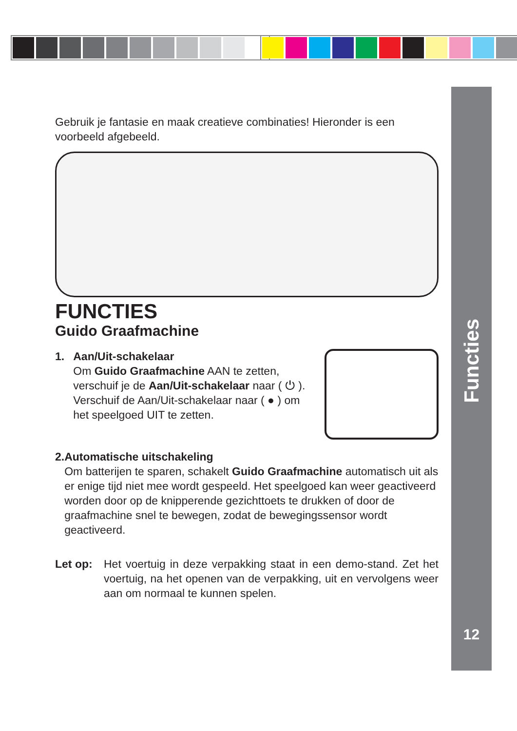Functies
12
Gebruik je fantasie en maak creatieve combinaties! Hieronder is een voorbeeld afgebeeld.
FUNCTIES
Guido Graafmachine
1. Aan/Uit-schakelaar
Om Guido Graafmachine AAN te zetten, verschuif je de Aan/Uit-schakelaar naar ( ⏻ ).
Verschuif de Aan/Uit-schakelaar naar ( ● ) om het speelgoed UIT te zetten.
2. Automatische uitschakeling
Om batterijen te sparen, schakelt Guido Graafmachine automatisch uit als er enige tijd niet mee wordt gespeeld. Het speelgoed kan weer geactiveerd worden door op de knipperende gezichttoets te drukken of door de graafmachine snel te bewegen, zodat de bewegingssensor wordt geactiveerd.
Let op: Het voertuig in deze verpakking staat in een demo-stand. Zet het voertuig, na het openen van de verpakking, uit en vervolgens weer aan om normaal te kunnen spelen.